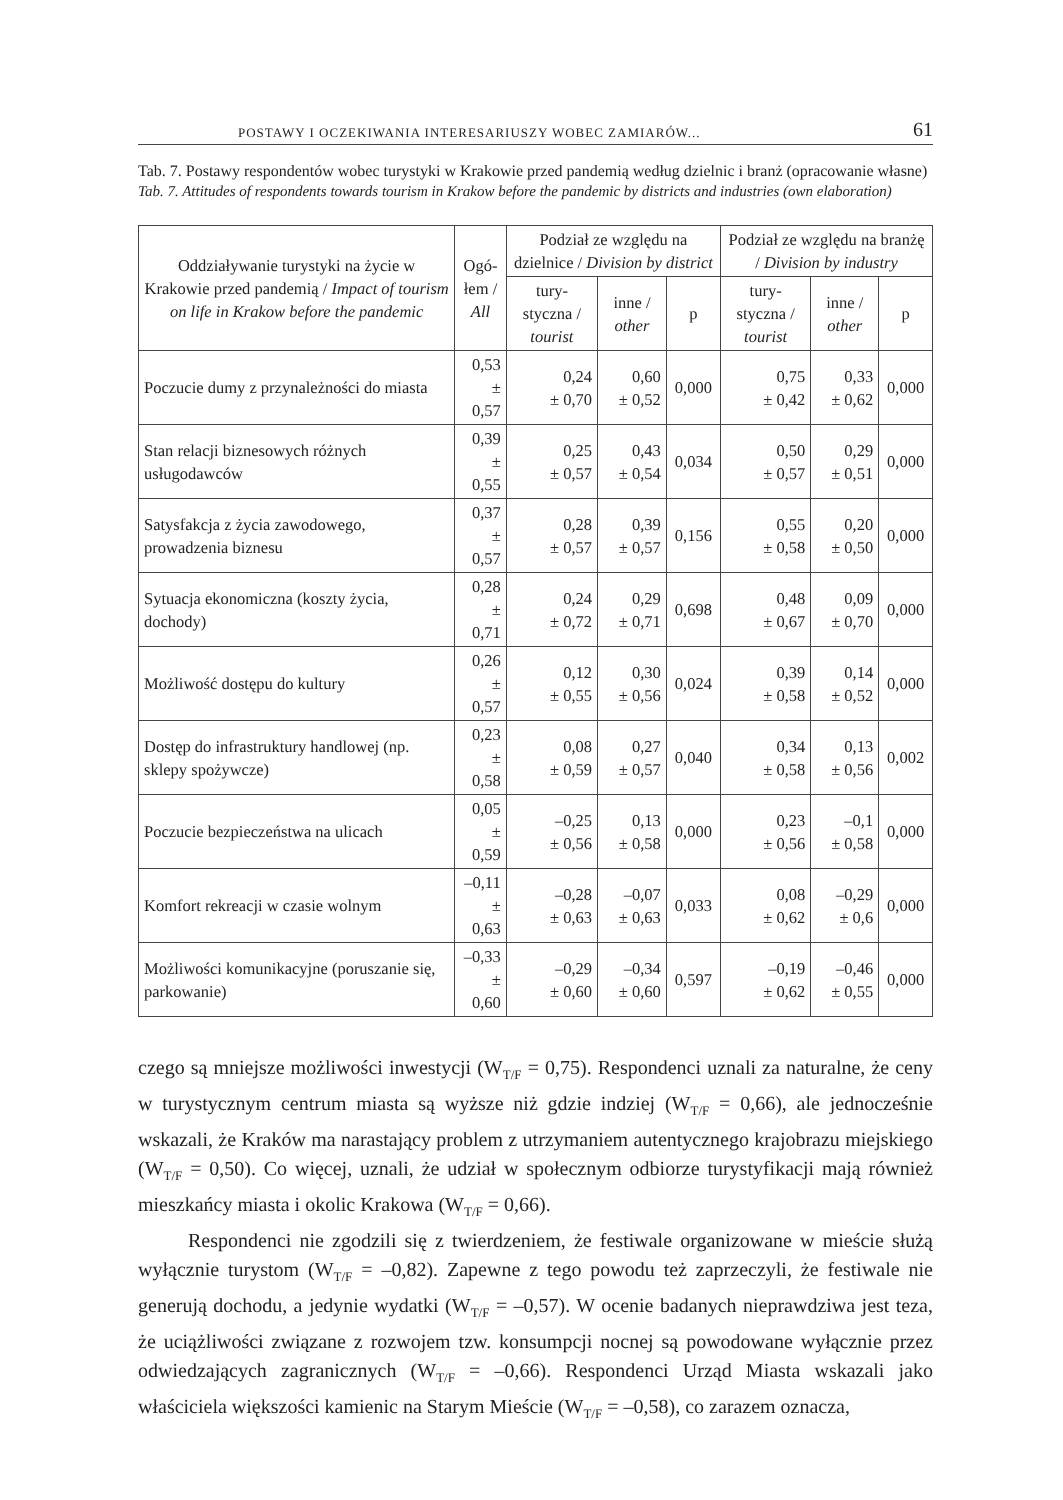POSTAWY I OCZEKIWANIA INTERESARIUSZY WOBEC ZAMIARÓW... 61
Tab. 7. Postawy respondentów wobec turystyki w Krakowie przed pandemią według dzielnic i branż (opracowanie własne)
Tab. 7. Attitudes of respondents towards tourism in Krakow before the pandemic by districts and industries (own elaboration)
| Oddziaływanie turystyki na życie w Krakowie przed pandemią / Impact of tourism on life in Krakow before the pandemic | Ogó- łem / All | Podział ze względu na dzielnice / Division by district | | | Podział ze względu na branżę / Division by industry | | |
| --- | --- | --- | --- | --- | --- | --- | --- |
| | | tury- styczna / tourist | inne / other | p | tury- styczna / tourist | inne / other | p |
| Poczucie dumy z przynależności do miasta | 0,53 ± 0,57 | 0,24 ± 0,70 | 0,60 ± 0,52 | 0,000 | 0,75 ± 0,42 | 0,33 ± 0,62 | 0,000 |
| Stan relacji biznesowych różnych usługodawców | 0,39 ± 0,55 | 0,25 ± 0,57 | 0,43 ± 0,54 | 0,034 | 0,50 ± 0,57 | 0,29 ± 0,51 | 0,000 |
| Satysfakcja z życia zawodowego, prowadzenia biznesu | 0,37 ± 0,57 | 0,28 ± 0,57 | 0,39 ± 0,57 | 0,156 | 0,55 ± 0,58 | 0,20 ± 0,50 | 0,000 |
| Sytuacja ekonomiczna (koszty życia, dochody) | 0,28 ± 0,71 | 0,24 ± 0,72 | 0,29 ± 0,71 | 0,698 | 0,48 ± 0,67 | 0,09 ± 0,70 | 0,000 |
| Możliwość dostępu do kultury | 0,26 ± 0,57 | 0,12 ± 0,55 | 0,30 ± 0,56 | 0,024 | 0,39 ± 0,58 | 0,14 ± 0,52 | 0,000 |
| Dostęp do infrastruktury handlowej (np. sklepy spożywcze) | 0,23 ± 0,58 | 0,08 ± 0,59 | 0,27 ± 0,57 | 0,040 | 0,34 ± 0,58 | 0,13 ± 0,56 | 0,002 |
| Poczucie bezpieczeństwa na ulicach | 0,05 ± 0,59 | –0,25 ± 0,56 | 0,13 ± 0,58 | 0,000 | 0,23 ± 0,56 | –0,1 ± 0,58 | 0,000 |
| Komfort rekreacji w czasie wolnym | –0,11 ± 0,63 | –0,28 ± 0,63 | –0,07 ± 0,63 | 0,033 | 0,08 ± 0,62 | –0,29 ± 0,6 | 0,000 |
| Możliwości komunikacyjne (poruszanie się, parkowanie) | –0,33 ± 0,60 | –0,29 ± 0,60 | –0,34 ± 0,60 | 0,597 | –0,19 ± 0,62 | –0,46 ± 0,55 | 0,000 |
czego są mniejsze możliwości inwestycji (W<sub>T/F</sub> = 0,75). Respondenci uznali za naturalne, że ceny w turystycznym centrum miasta są wyższe niż gdzie indziej (W<sub>T/F</sub> = 0,66), ale jednocześnie wskazali, że Kraków ma narastający problem z utrzymaniem autentycznego krajobrazu miejskiego (W<sub>T/F</sub> = 0,50). Co więcej, uznali, że udział w społecznym odbiorze turystyfikacji mają również mieszkańcy miasta i okolic Krakowa (W<sub>T/F</sub> = 0,66).
Respondenci nie zgodzili się z twierdzeniem, że festiwale organizowane w mieście służą wyłącznie turystom (W<sub>T/F</sub> = –0,82). Zapewne z tego powodu też zaprzeczyli, że festiwale nie generują dochodu, a jedynie wydatki (W<sub>T/F</sub> = –0,57). W ocenie badanych nieprawdziwa jest teza, że uciążliwości związane z rozwojem tzw. konsumpcji nocnej są powodowane wyłącznie przez odwiedzających zagranicznych (W<sub>T/F</sub> = –0,66). Respondenci Urząd Miasta wskazali jako właściciela większości kamienic na Starym Mieście (W<sub>T/F</sub> = –0,58), co zarazem oznacza,